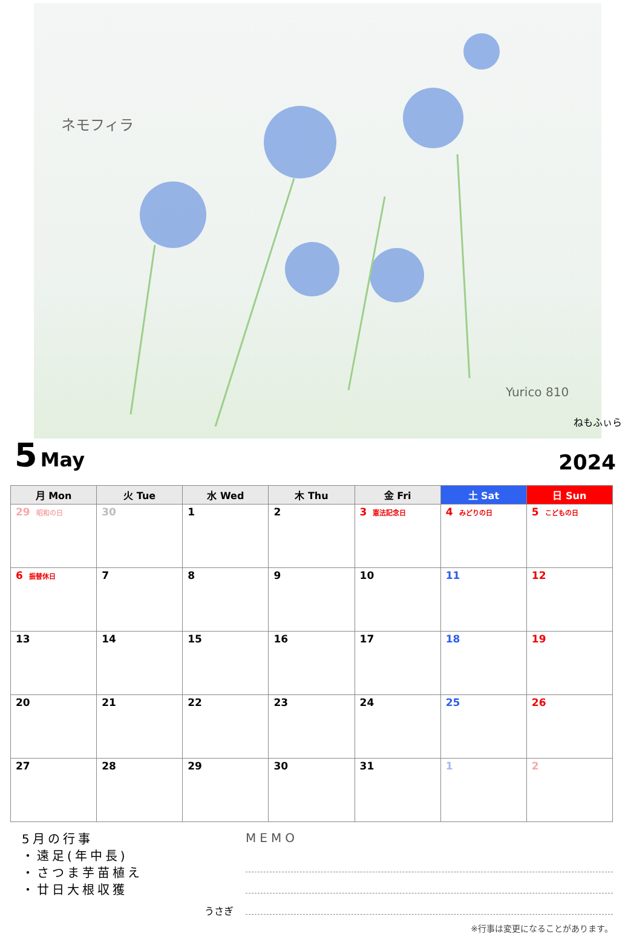ネモフィラ
Yurico 810
ねもふぃら
5 May
2024
| 月 Mon | 火 Tue | 水 Wed | 木 Thu | 金 Fri | 土 Sat | 日 Sun |
| --- | --- | --- | --- | --- | --- | --- |
| 29 昭和の日 | 30 | 1 | 2 | 3 憲法記念日 | 4 みどりの日 | 5 こどもの日 |
| 6 振替休日 | 7 | 8 | 9 | 10 | 11 | 12 |
| 13 | 14 | 15 | 16 | 17 | 18 | 19 |
| 20 | 21 | 22 | 23 | 24 | 25 | 26 |
| 27 | 28 | 29 | 30 | 31 | 1 | 2 |
5月の行事
・遠足(年中長)
・さつま芋苗植え
・廿日大根収獲
うさぎ
MEMO
※行事は変更になることがあります。